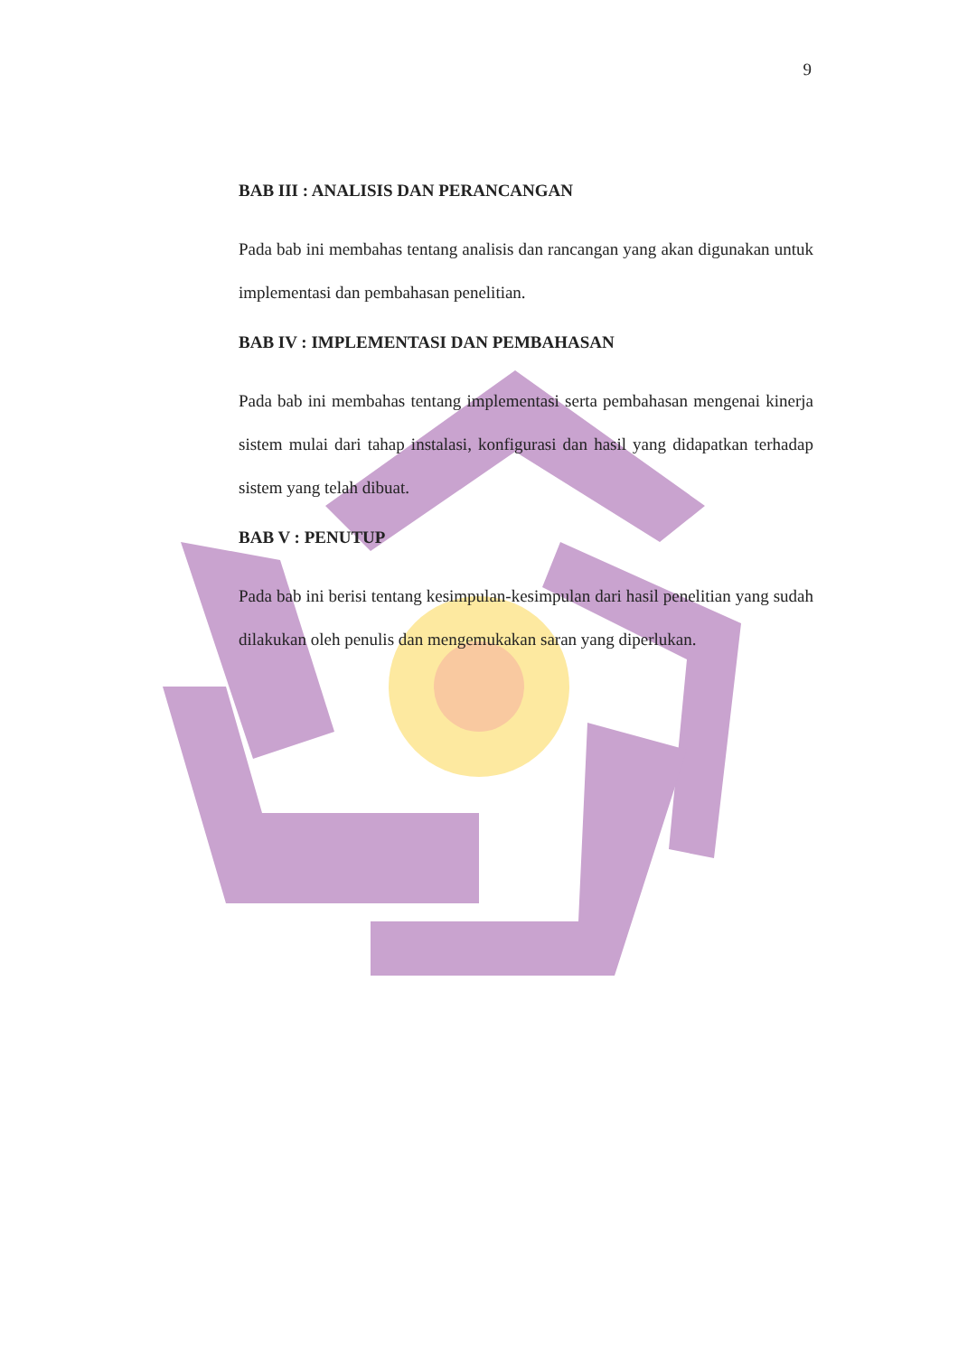9
BAB III : ANALISIS DAN PERANCANGAN
Pada bab ini membahas tentang analisis dan rancangan yang akan digunakan untuk implementasi dan pembahasan penelitian.
BAB IV : IMPLEMENTASI DAN PEMBAHASAN
Pada bab ini membahas tentang implementasi serta pembahasan mengenai kinerja sistem mulai dari tahap instalasi, konfigurasi dan hasil yang didapatkan terhadap sistem yang telah dibuat.
BAB V : PENUTUP
Pada bab ini berisi tentang kesimpulan-kesimpulan dari hasil penelitian yang sudah dilakukan oleh penulis dan mengemukakan saran yang diperlukan.